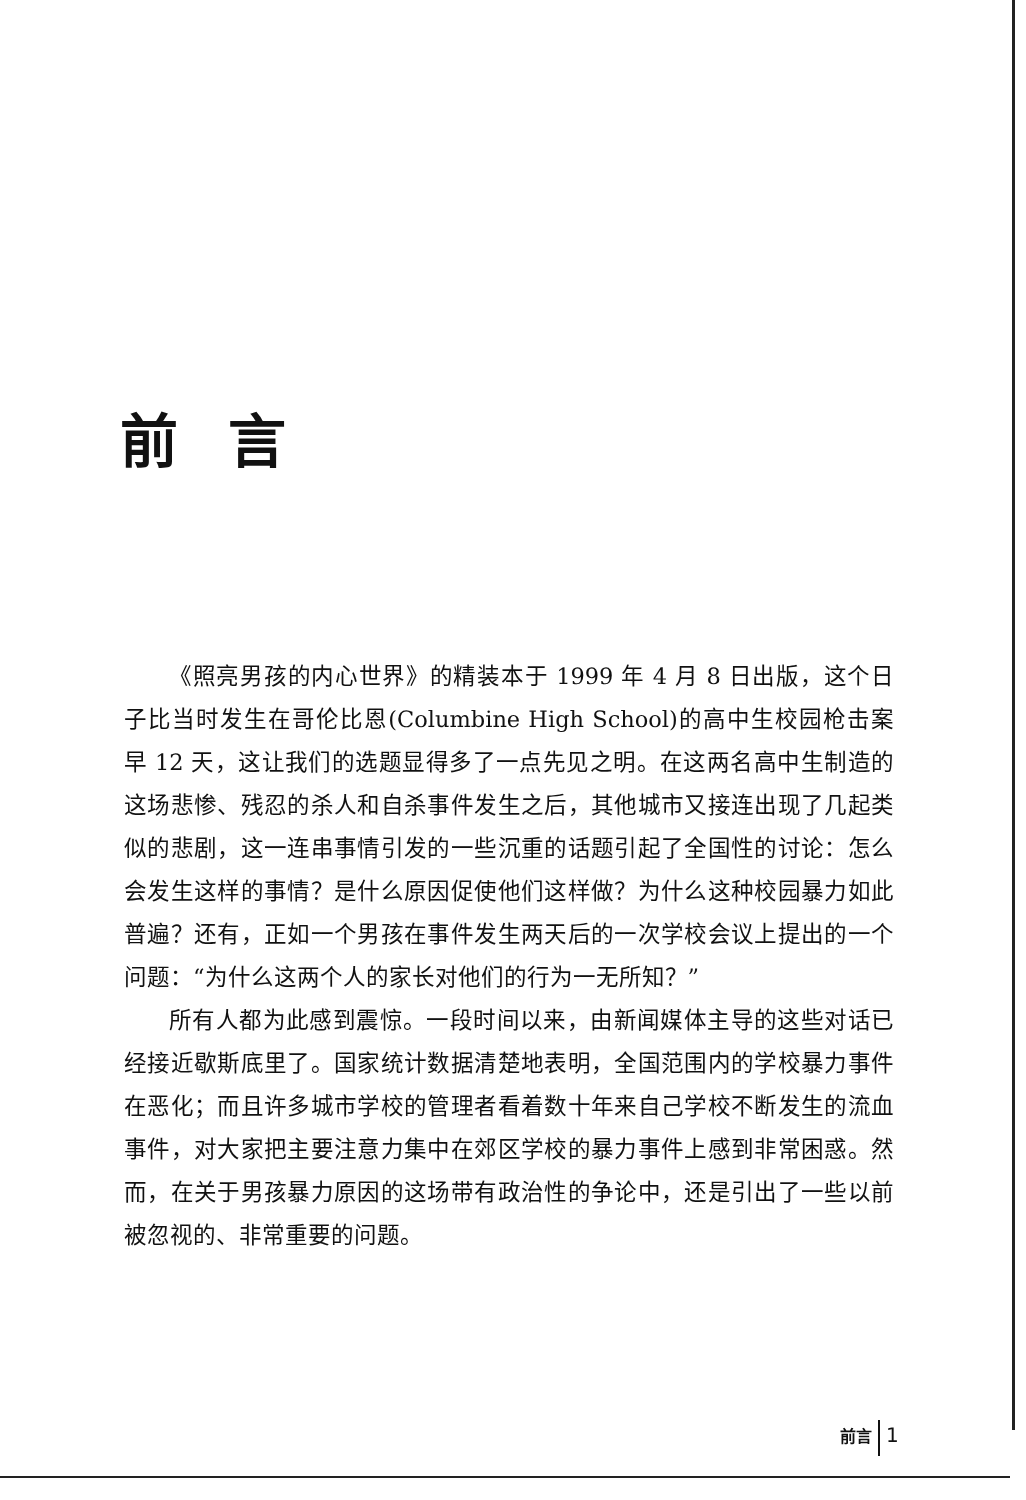前言
《照亮男孩的内心世界》的精装本于 1999 年 4 月 8 日出版，这个日子比当时发生在哥伦比恩(Columbine High School)的高中生校园枪击案早 12 天，这让我们的选题显得多了一点先见之明。在这两名高中生制造的这场悲惨、残忍的杀人和自杀事件发生之后，其他城市又接连出现了几起类似的悲剧，这一连串事情引发的一些沉重的话题引起了全国性的讨论：怎么会发生这样的事情？是什么原因促使他们这样做？为什么这种校园暴力如此普遍？还有，正如一个男孩在事件发生两天后的一次学校会议上提出的一个问题：“为什么这两个人的家长对他们的行为一无所知？”
所有人都为此感到震惊。一段时间以来，由新闻媒体主导的这些对话已经接近歇斯底里了。国家统计数据清楚地表明，全国范围内的学校暴力事件在恶化；而且许多城市学校的管理者看着数十年来自己学校不断发生的流血事件，对大家把主要注意力集中在郊区学校的暴力事件上感到非常困惑。然而，在关于男孩暴力原因的这场带有政治性的争论中，还是引出了一些以前被忽视的、非常重要的问题。
前言 1